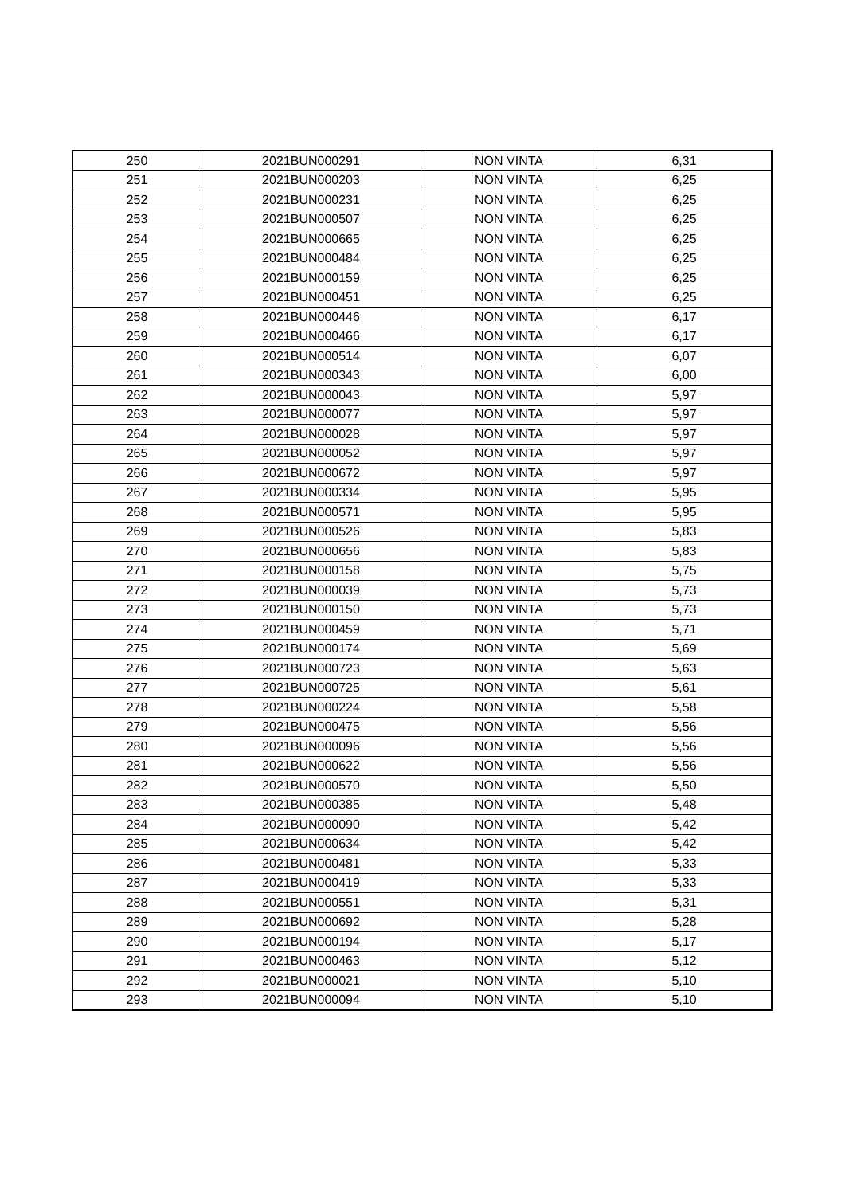| 250 | 2021BUN000291 | NON VINTA | 6,31 |
| 251 | 2021BUN000203 | NON VINTA | 6,25 |
| 252 | 2021BUN000231 | NON VINTA | 6,25 |
| 253 | 2021BUN000507 | NON VINTA | 6,25 |
| 254 | 2021BUN000665 | NON VINTA | 6,25 |
| 255 | 2021BUN000484 | NON VINTA | 6,25 |
| 256 | 2021BUN000159 | NON VINTA | 6,25 |
| 257 | 2021BUN000451 | NON VINTA | 6,25 |
| 258 | 2021BUN000446 | NON VINTA | 6,17 |
| 259 | 2021BUN000466 | NON VINTA | 6,17 |
| 260 | 2021BUN000514 | NON VINTA | 6,07 |
| 261 | 2021BUN000343 | NON VINTA | 6,00 |
| 262 | 2021BUN000043 | NON VINTA | 5,97 |
| 263 | 2021BUN000077 | NON VINTA | 5,97 |
| 264 | 2021BUN000028 | NON VINTA | 5,97 |
| 265 | 2021BUN000052 | NON VINTA | 5,97 |
| 266 | 2021BUN000672 | NON VINTA | 5,97 |
| 267 | 2021BUN000334 | NON VINTA | 5,95 |
| 268 | 2021BUN000571 | NON VINTA | 5,95 |
| 269 | 2021BUN000526 | NON VINTA | 5,83 |
| 270 | 2021BUN000656 | NON VINTA | 5,83 |
| 271 | 2021BUN000158 | NON VINTA | 5,75 |
| 272 | 2021BUN000039 | NON VINTA | 5,73 |
| 273 | 2021BUN000150 | NON VINTA | 5,73 |
| 274 | 2021BUN000459 | NON VINTA | 5,71 |
| 275 | 2021BUN000174 | NON VINTA | 5,69 |
| 276 | 2021BUN000723 | NON VINTA | 5,63 |
| 277 | 2021BUN000725 | NON VINTA | 5,61 |
| 278 | 2021BUN000224 | NON VINTA | 5,58 |
| 279 | 2021BUN000475 | NON VINTA | 5,56 |
| 280 | 2021BUN000096 | NON VINTA | 5,56 |
| 281 | 2021BUN000622 | NON VINTA | 5,56 |
| 282 | 2021BUN000570 | NON VINTA | 5,50 |
| 283 | 2021BUN000385 | NON VINTA | 5,48 |
| 284 | 2021BUN000090 | NON VINTA | 5,42 |
| 285 | 2021BUN000634 | NON VINTA | 5,42 |
| 286 | 2021BUN000481 | NON VINTA | 5,33 |
| 287 | 2021BUN000419 | NON VINTA | 5,33 |
| 288 | 2021BUN000551 | NON VINTA | 5,31 |
| 289 | 2021BUN000692 | NON VINTA | 5,28 |
| 290 | 2021BUN000194 | NON VINTA | 5,17 |
| 291 | 2021BUN000463 | NON VINTA | 5,12 |
| 292 | 2021BUN000021 | NON VINTA | 5,10 |
| 293 | 2021BUN000094 | NON VINTA | 5,10 |